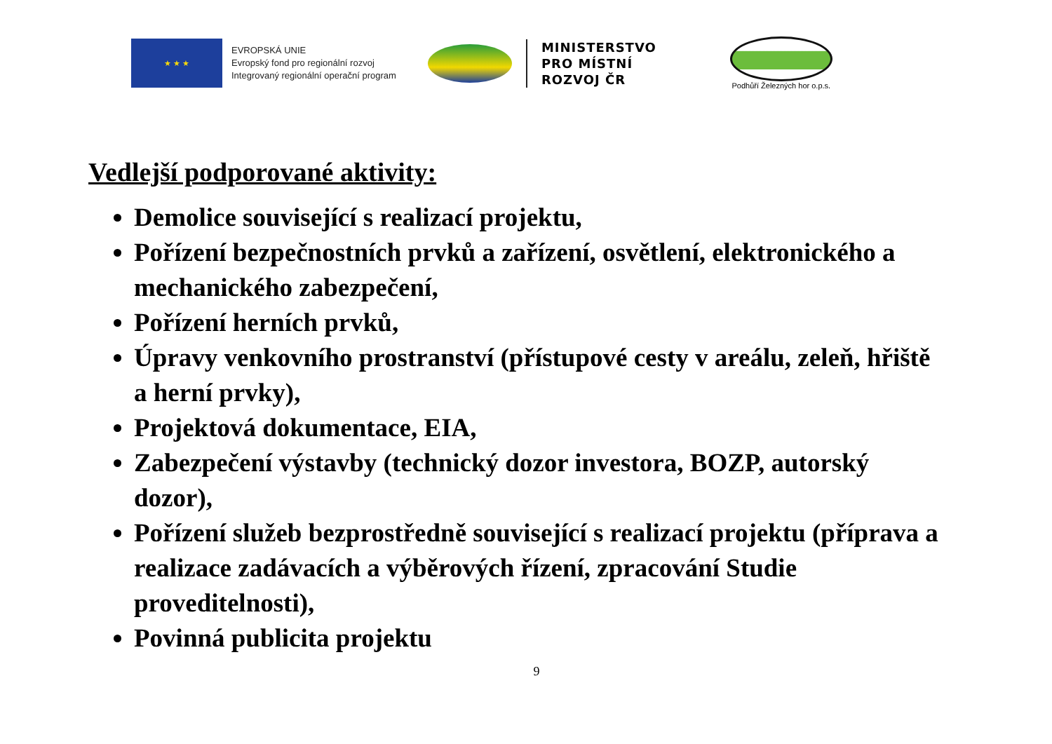★ ★ ★
EVROPSKÁ UNIE
Evropský fond pro regionální rozvoj
Integrovaný regionální operační program
MINISTERSTVO
PRO MÍSTNÍ
ROZVOJ ČR
Podhůří Železných hor o.p.s.
Vedlejší podporované aktivity:
Demolice související s realizací projektu,
Pořízení bezpečnostních prvků a zařízení, osvětlení, elektronického a mechanického zabezpečení,
Pořízení herních prvků,
Úpravy venkovního prostranství (přístupové cesty v areálu, zeleň, hřiště a herní prvky),
Projektová dokumentace, EIA,
Zabezpečení výstavby (technický dozor investora, BOZP, autorský dozor),
Pořízení služeb bezprostředně související s realizací projektu (příprava a realizace zadávacích a výběrových řízení, zpracování Studie proveditelnosti),
Povinná publicita projektu
9